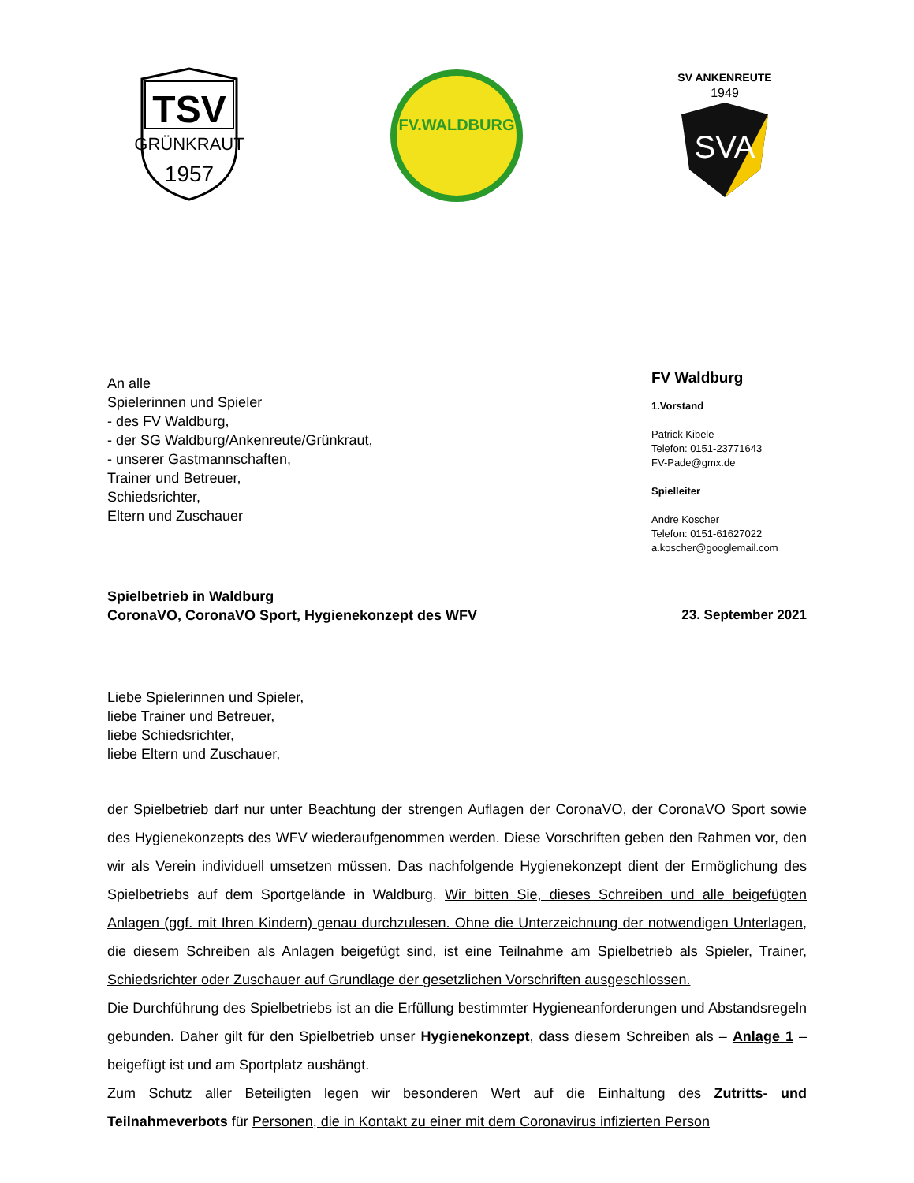TSV
GRÜNKRAUT
1957
FV.WALDBURG
SV ANKENREUTE
1949
SVA
An alle
Spielerinnen und Spieler
- des FV Waldburg,
- der SG Waldburg/Ankenreute/Grünkraut,
- unserer Gastmannschaften,
Trainer und Betreuer,
Schiedsrichter,
Eltern und Zuschauer
FV Waldburg
1.Vorstand
Patrick Kibele
Telefon: 0151-23771643
FV-Pade@gmx.de
Spielleiter
Andre Koscher
Telefon: 0151-61627022
a.koscher@googlemail.com
Spielbetrieb in Waldburg
CoronaVO, CoronaVO Sport, Hygienekonzept des WFV
23. September 2021
Liebe Spielerinnen und Spieler,
liebe Trainer und Betreuer,
liebe Schiedsrichter,
liebe Eltern und Zuschauer,
der Spielbetrieb darf nur unter Beachtung der strengen Auflagen der CoronaVO, der CoronaVO Sport sowie des Hygienekonzepts des WFV wiederaufgenommen werden. Diese Vorschriften geben den Rahmen vor, den wir als Verein individuell umsetzen müssen. Das nachfolgende Hygienekonzept dient der Ermöglichung des Spielbetriebs auf dem Sportgelände in Waldburg. Wir bitten Sie, dieses Schreiben und alle beigefügten Anlagen (ggf. mit Ihren Kindern) genau durchzulesen. Ohne die Unterzeichnung der notwendigen Unterlagen, die diesem Schreiben als Anlagen beigefügt sind, ist eine Teilnahme am Spielbetrieb als Spieler, Trainer, Schiedsrichter oder Zuschauer auf Grundlage der gesetzlichen Vorschriften ausgeschlossen.
Die Durchführung des Spielbetriebs ist an die Erfüllung bestimmter Hygieneanforderungen und Abstandsregeln gebunden. Daher gilt für den Spielbetrieb unser Hygienekonzept, dass diesem Schreiben als – Anlage 1 – beigefügt ist und am Sportplatz aushängt.
Zum Schutz aller Beteiligten legen wir besonderen Wert auf die Einhaltung des Zutritts- und Teilnahmeverbots für Personen, die in Kontakt zu einer mit dem Coronavirus infizierten Person